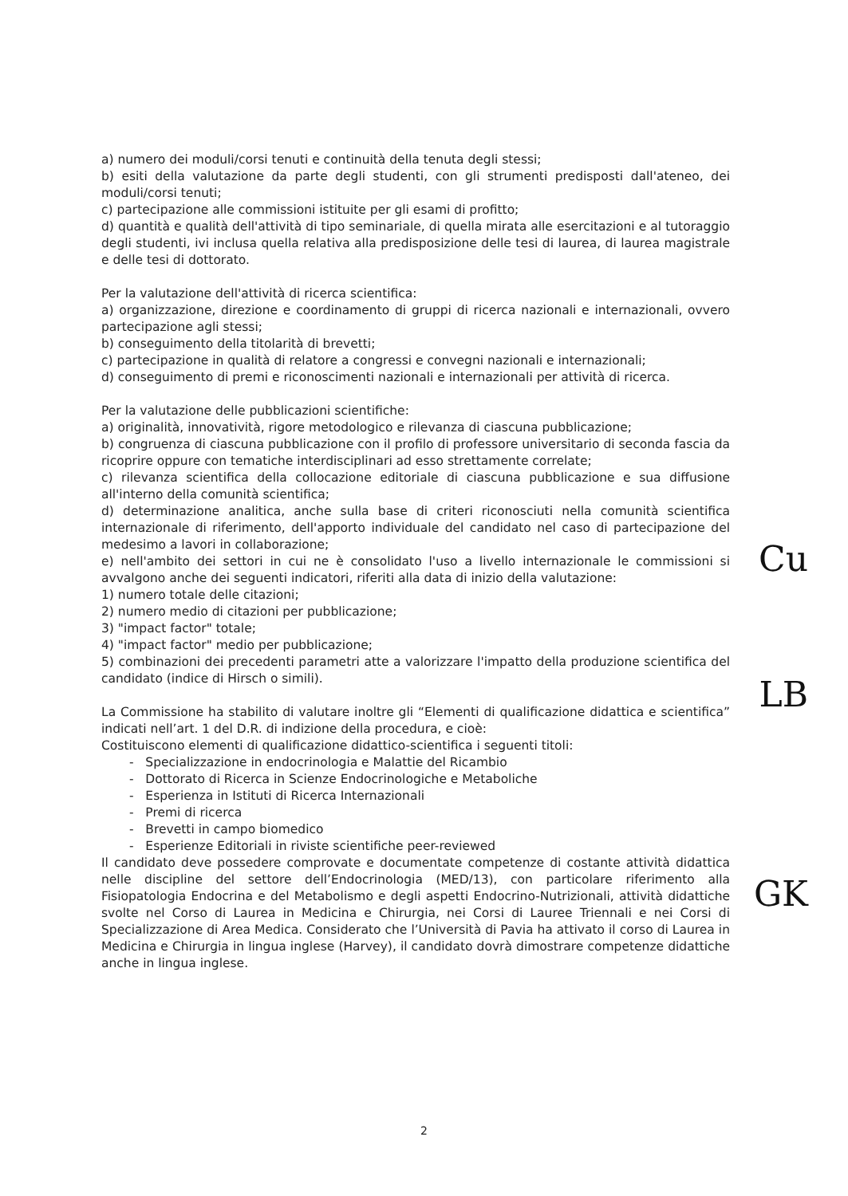a) numero dei moduli/corsi tenuti e continuità della tenuta degli stessi;
b) esiti della valutazione da parte degli studenti, con gli strumenti predisposti dall'ateneo, dei moduli/corsi tenuti;
c) partecipazione alle commissioni istituite per gli esami di profitto;
d) quantità e qualità dell'attività di tipo seminariale, di quella mirata alle esercitazioni e al tutoraggio degli studenti, ivi inclusa quella relativa alla predisposizione delle tesi di laurea, di laurea magistrale e delle tesi di dottorato.
Per la valutazione dell'attività di ricerca scientifica:
a) organizzazione, direzione e coordinamento di gruppi di ricerca nazionali e internazionali, ovvero partecipazione agli stessi;
b) conseguimento della titolarità di brevetti;
c) partecipazione in qualità di relatore a congressi e convegni nazionali e internazionali;
d) conseguimento di premi e riconoscimenti nazionali e internazionali per attività di ricerca.
Per la valutazione delle pubblicazioni scientifiche:
a) originalità, innovatività, rigore metodologico e rilevanza di ciascuna pubblicazione;
b) congruenza di ciascuna pubblicazione con il profilo di professore universitario di seconda fascia da ricoprire oppure con tematiche interdisciplinari ad esso strettamente correlate;
c) rilevanza scientifica della collocazione editoriale di ciascuna pubblicazione e sua diffusione all'interno della comunità scientifica;
d) determinazione analitica, anche sulla base di criteri riconosciuti nella comunità scientifica internazionale di riferimento, dell'apporto individuale del candidato nel caso di partecipazione del medesimo a lavori in collaborazione;
e) nell'ambito dei settori in cui ne è consolidato l'uso a livello internazionale le commissioni si avvalgono anche dei seguenti indicatori, riferiti alla data di inizio della valutazione:
1) numero totale delle citazioni;
2) numero medio di citazioni per pubblicazione;
3) "impact factor" totale;
4) "impact factor" medio per pubblicazione;
5) combinazioni dei precedenti parametri atte a valorizzare l'impatto della produzione scientifica del candidato (indice di Hirsch o simili).
La Commissione ha stabilito di valutare inoltre gli “Elementi di qualificazione didattica e scientifica” indicati nell’art. 1 del D.R. di indizione della procedura, e cioè:
Costituiscono elementi di qualificazione didattico-scientifica i seguenti titoli:
- Specializzazione in endocrinologia e Malattie del Ricambio
- Dottorato di Ricerca in Scienze Endocrinologiche e Metaboliche
- Esperienza in Istituti di Ricerca Internazionali
- Premi di ricerca
- Brevetti in campo biomedico
- Esperienze Editoriali in riviste scientifiche peer-reviewed
Il candidato deve possedere comprovate e documentate competenze di costante attività didattica nelle discipline del settore dell’Endocrinologia (MED/13), con particolare riferimento alla Fisiopatologia Endocrina e del Metabolismo e degli aspetti Endocrino-Nutrizionali, attività didattiche svolte nel Corso di Laurea in Medicina e Chirurgia, nei Corsi di Lauree Triennali e nei Corsi di Specializzazione di Area Medica. Considerato che l’Università di Pavia ha attivato il corso di Laurea in Medicina e Chirurgia in lingua inglese (Harvey), il candidato dovrà dimostrare competenze didattiche anche in lingua inglese.
Cu
LB
GK
2